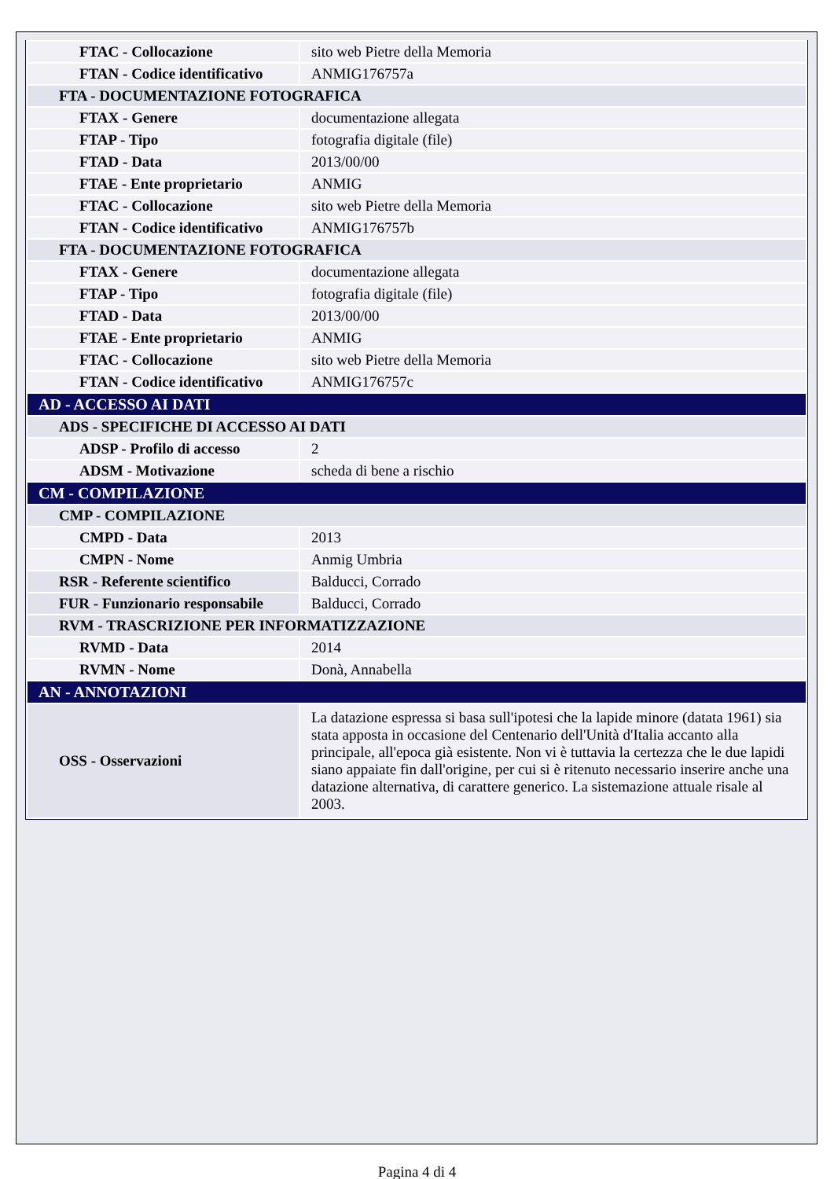| FTAC - Collocazione | sito web Pietre della Memoria |
| FTAN - Codice identificativo | ANMIG176757a |
| FTA - DOCUMENTAZIONE FOTOGRAFICA | |
| FTAX - Genere | documentazione allegata |
| FTAP - Tipo | fotografia digitale (file) |
| FTAD - Data | 2013/00/00 |
| FTAE - Ente proprietario | ANMIG |
| FTAC - Collocazione | sito web Pietre della Memoria |
| FTAN - Codice identificativo | ANMIG176757b |
| FTA - DOCUMENTAZIONE FOTOGRAFICA | |
| FTAX - Genere | documentazione allegata |
| FTAP - Tipo | fotografia digitale (file) |
| FTAD - Data | 2013/00/00 |
| FTAE - Ente proprietario | ANMIG |
| FTAC - Collocazione | sito web Pietre della Memoria |
| FTAN - Codice identificativo | ANMIG176757c |
| AD - ACCESSO AI DATI | |
| ADS - SPECIFICHE DI ACCESSO AI DATI | |
| ADSP - Profilo di accesso | 2 |
| ADSM - Motivazione | scheda di bene a rischio |
| CM - COMPILAZIONE | |
| CMP - COMPILAZIONE | |
| CMPD - Data | 2013 |
| CMPN - Nome | Anmig Umbria |
| RSR - Referente scientifico | Balducci, Corrado |
| FUR - Funzionario responsabile | Balducci, Corrado |
| RVM - TRASCRIZIONE PER INFORMATIZZAZIONE | |
| RVMD - Data | 2014 |
| RVMN - Nome | Donà, Annabella |
| AN - ANNOTAZIONI | |
| OSS - Osservazioni | La datazione espressa si basa sull'ipotesi che la lapide minore (datata 1961) sia stata apposta in occasione del Centenario dell'Unità d'Italia accanto alla principale, all'epoca già esistente. Non vi è tuttavia la certezza che le due lapidi siano appaiate fin dall'origine, per cui si è ritenuto necessario inserire anche una datazione alternativa, di carattere generico. La sistemazione attuale risale al 2003. |
Pagina 4 di 4